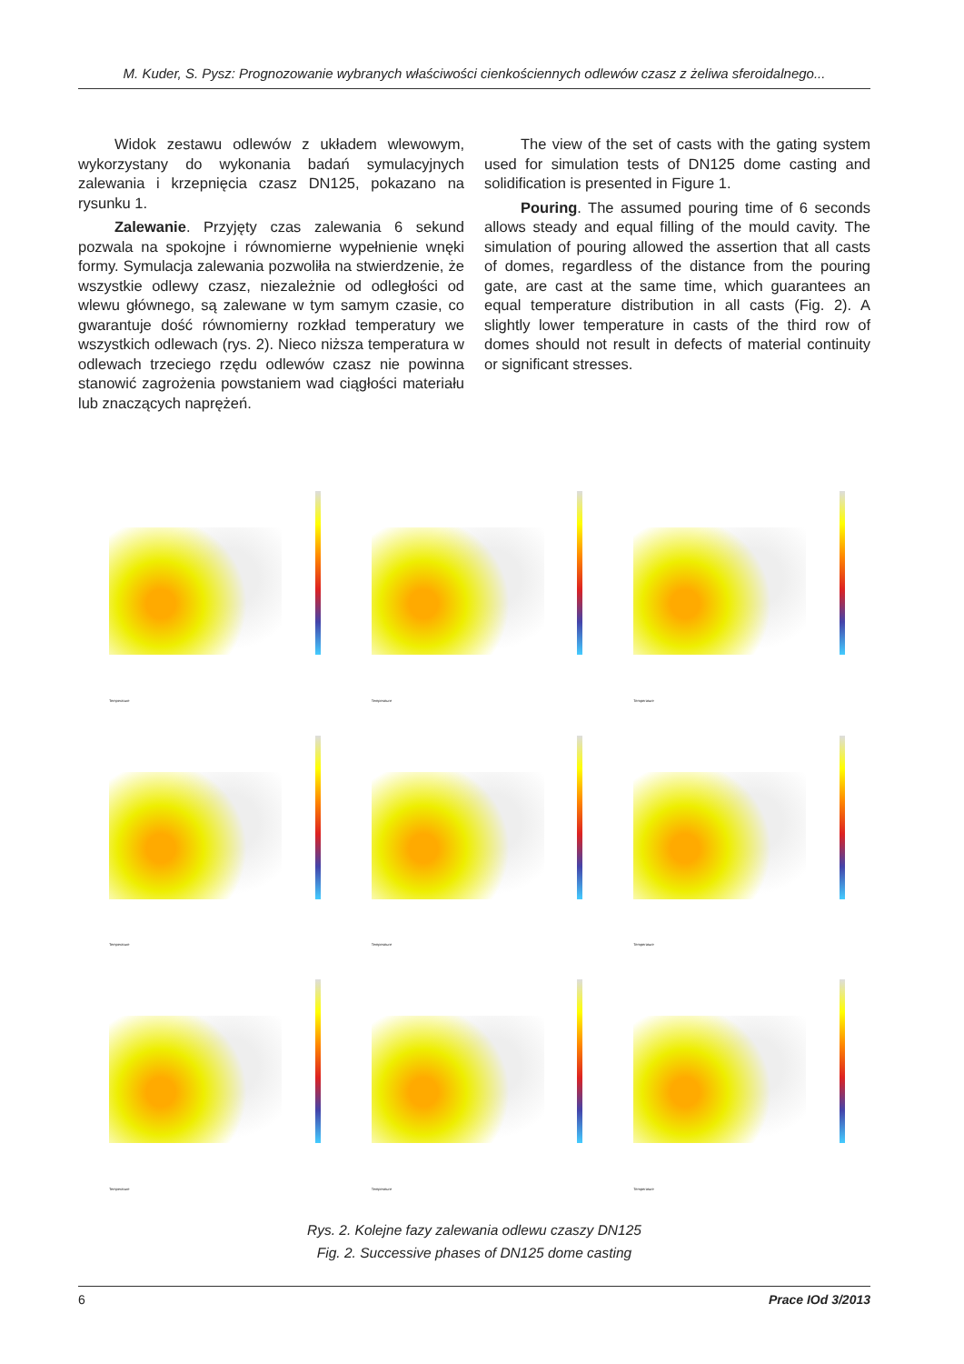M. Kuder, S. Pysz: Prognozowanie wybranych właściwości cienkościennych odlewów czasz z żeliwa sferoidalnego...
Widok zestawu odlewów z układem wlewowym, wykorzystany do wykonania badań symulacyjnych zalewania i krzepnięcia czasz DN125, pokazano na rysunku 1.
Zalewanie. Przyjęty czas zalewania 6 sekund pozwala na spokojne i równomierne wypełnienie wnęki formy. Symulacja zalewania pozwoliła na stwierdzenie, że wszystkie odlewy czasz, niezależnie od odległości od wlewu głównego, są zalewane w tym samym czasie, co gwarantuje dość równomierny rozkład temperatury we wszystkich odlewach (rys. 2). Nieco niższa temperatura w odlewach trzeciego rzędu odlewów czasz nie powinna stanowić zagrożenia powstaniem wad ciągłości materiału lub znaczących naprężeń.
The view of the set of casts with the gating system used for simulation tests of DN125 dome casting and solidification is presented in Figure 1.
Pouring. The assumed pouring time of 6 seconds allows steady and equal filling of the mould cavity. The simulation of pouring allowed the assertion that all casts of domes, regardless of the distance from the pouring gate, are cast at the same time, which guarantees an equal temperature distribution in all casts (Fig. 2). A slightly lower temperature in casts of the third row of domes should not result in defects of material continuity or significant stresses.
Temperature
Temperature
Temperature
Temperature
Temperature
Temperature
Temperature
Temperature
Temperature
Rys. 2. Kolejne fazy zalewania odlewu czaszy DN125
Fig. 2. Successive phases of DN125 dome casting
6 Prace IOd 3/2013